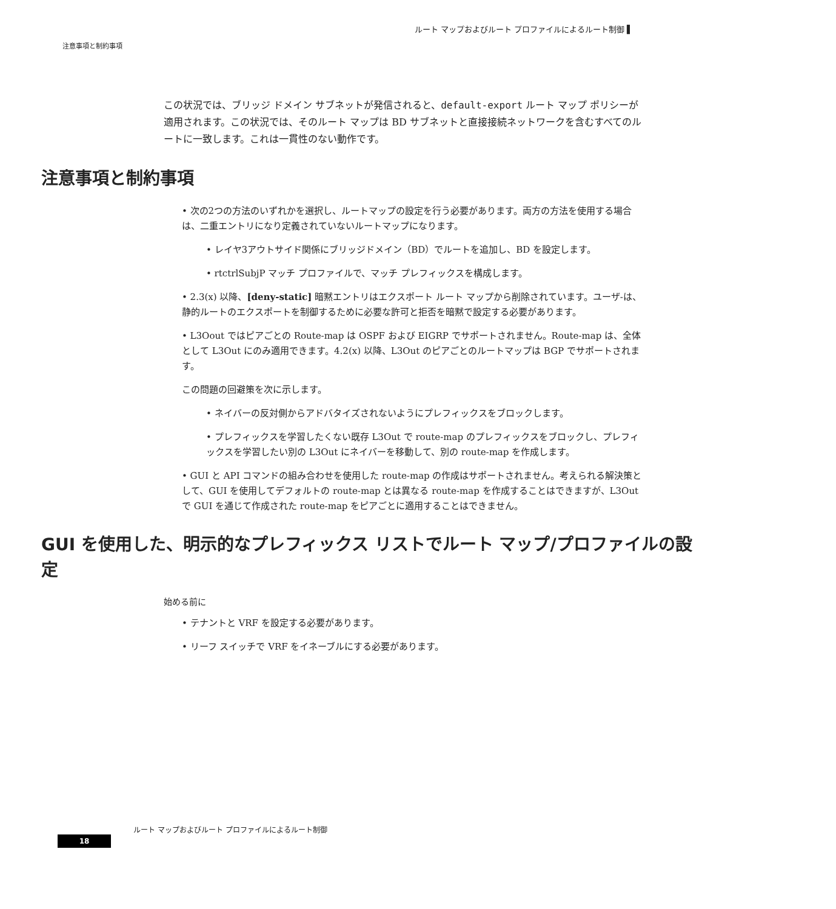ルート マップおよびルート プロファイルによるルート制御 ▌
注意事項と制約事項
この状況では、ブリッジ ドメイン サブネットが発信されると、default-export ルート マップ ポリシーが適用されます。この状況では、そのルート マップは BD サブネットと直接接続ネットワークを含むすべてのルートに一致します。これは一貫性のない動作です。
注意事項と制約事項
• 次の2つの方法のいずれかを選択し、ルートマップの設定を行う必要があります。両方の方法を使用する場合は、二重エントリになり定義されていないルートマップになります。
• レイヤ3アウトサイド関係にブリッジドメイン（BD）でルートを追加し、BD を設定します。
• rtctrlSubjP マッチ プロファイルで、マッチ プレフィックスを構成します。
• 2.3(x) 以降、[deny-static] 暗黙エントリはエクスポート ルート マップから削除されています。ユーザ-は、静的ルートのエクスポートを制御するために必要な許可と拒否を暗黙で設定する必要があります。
• L3Oout ではピアごとの Route-map は OSPF および EIGRP でサポートされません。Route-map は、全体として L3Out にのみ適用できます。4.2(x) 以降、L3Out のピアごとのルートマップは BGP でサポートされます。
この問題の回避策を次に示します。
• ネイバーの反対側からアドバタイズされないようにプレフィックスをブロックします。
• プレフィックスを学習したくない既存 L3Out で route-map のプレフィックスをブロックし、プレフィックスを学習したい別の L3Out にネイバーを移動して、別の route-map を作成します。
• GUI と API コマンドの組み合わせを使用した route-map の作成はサポートされません。考えられる解決策として、GUI を使用してデフォルトの route-map とは異なる route-map を作成することはできますが、L3Out で GUI を通じて作成された route-map をピアごとに適用することはできません。
GUI を使用した、明示的なプレフィックス リストでルート マップ/プロファイルの設定
始める前に
• テナントと VRF を設定する必要があります。
• リーフ スイッチで VRF をイネーブルにする必要があります。
ルート マップおよびルート プロファイルによるルート制御
18